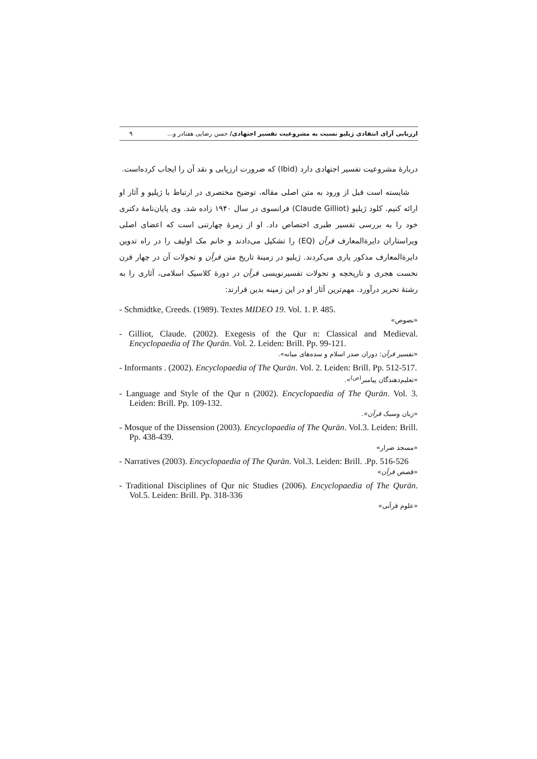ارزیابی آرای انتقادی ژیلیو نسبت به مشروعیت تفسیر اجتهادی/ حسن رضایی هفتادر و... ۹
دربارهٔ مشروعیت تفسیر اجتهادی دارد (Ibid) که ضرورت ارزیابی و نقد آن را ایجاب کرده‌است.
شایسته است قبل از ورود به متن اصلی مقاله، توضیح مختصری در ارتباط با ژیلیو و آثار او ارائه کنیم. کلود ژیلیو (Claude Gilliot) فرانسوی در سال ۱۹۴۰ زاده شد. وی پایان‌نامهٔ دکتری خود را به بررسی تفسیر طبری اختصاص داد. او از زمرهٔ چهارتنی است که اعضای اصلی ویراستاران دایرةالمعارف قرآن (EQ) را تشکیل می‌دادند و خانم مک اولیف را در راه تدوین دایرةالمعارف مذکور یاری می‌کردند. ژیلیو در زمینهٔ تاریخ متن قرآن و تحولات آن در چهار قرن نخست هجری و تاریخچه و تحولات تفسیرنویسی قرآن در دورهٔ کلاسیک اسلامی، آثاری را به رشتهٔ تحریر درآورد. مهم‌ترین آثار او در این زمینه بدین قرارند:
- Schmidtke, Creeds. (1989). Textes MIDEO 19. Vol. 1. P. 485.
«نصوص»
- Gilliot, Claude. (2002). Exegesis of the Qur n: Classical and Medieval. Encyclopaedia of The Qurān. Vol. 2. Leiden: Brill. Pp. 99-121.
«تفسیر قرآن: دوران صدر اسلام و سده‌های میانه».
- Informants . (2002). Encyclopaedia of The Qurān. Vol. 2. Leiden: Brill. Pp. 512-517.
«تعلیم‌دهندگان پیامبر<sup>(ص)</sup>».
- Language and Style of the Qur n (2002). Encyclopaedia of The Qurān. Vol. 3. Leiden: Brill. Pp. 109-132.
«زبان وسبک قرآن».
- Mosque of the Dissension (2003). Encyclopaedia of The Qurān. Vol.3. Leiden: Brill. Pp. 438-439.
«مسجد ضرار»
- Narratives (2003). Encyclopaedia of The Qurān. Vol.3. Leiden: Brill. .Pp. 516-526
«قصص قرآن»
- Traditional Disciplines of Qur nic Studies (2006). Encyclopaedia of The Qurān. Vol.5. Leiden: Brill. Pp. 318-336
«علوم قرآنی»